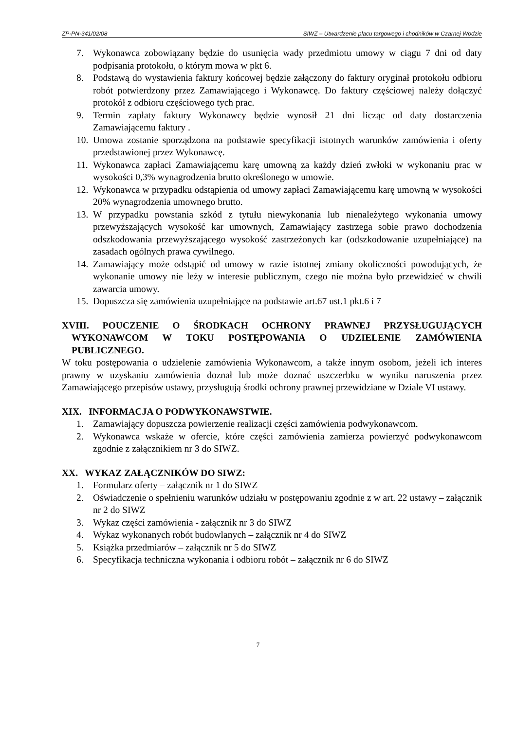ZP-PN-341/02/08 SIWZ – Utwardzenie placu targowego i chodników w Czarnej Wodzie
7. Wykonawca zobowiązany będzie do usunięcia wady przedmiotu umowy w ciągu 7 dni od daty podpisania protokołu, o którym mowa w pkt 6.
8. Podstawą do wystawienia faktury końcowej będzie załączony do faktury oryginał protokołu odbioru robót potwierdzony przez Zamawiającego i Wykonawcę. Do faktury częściowej należy dołączyć protokół z odbioru częściowego tych prac.
9. Termin zapłaty faktury Wykonawcy będzie wynosił 21 dni licząc od daty dostarczenia Zamawiającemu faktury .
10. Umowa zostanie sporządzona na podstawie specyfikacji istotnych warunków zamówienia i oferty przedstawionej przez Wykonawcę.
11. Wykonawca zapłaci Zamawiającemu karę umowną za każdy dzień zwłoki w wykonaniu prac w wysokości 0,3% wynagrodzenia brutto określonego w umowie.
12. Wykonawca w przypadku odstąpienia od umowy zapłaci Zamawiającemu karę umowną w wysokości 20% wynagrodzenia umownego brutto.
13. W przypadku powstania szkód z tytułu niewykonania lub nienależytego wykonania umowy przewyższających wysokość kar umownych, Zamawiający zastrzega sobie prawo dochodzenia odszkodowania przewyższającego wysokość zastrzeżonych kar (odszkodowanie uzupełniające) na zasadach ogólnych prawa cywilnego.
14. Zamawiający może odstąpić od umowy w razie istotnej zmiany okoliczności powodujących, że wykonanie umowy nie leży w interesie publicznym, czego nie można było przewidzieć w chwili zawarcia umowy.
15. Dopuszcza się zamówienia uzupełniające na podstawie art.67 ust.1 pkt.6 i 7
XVIII. POUCZENIE O ŚRODKACH OCHRONY PRAWNEJ PRZYSŁUGUJĄCYCH WYKONAWCOM W TOKU POSTĘPOWANIA O UDZIELENIE ZAMÓWIENIA PUBLICZNEGO.
W toku postępowania o udzielenie zamówienia Wykonawcom, a także innym osobom, jeżeli ich interes prawny w uzyskaniu zamówienia doznał lub może doznać uszczerbku w wyniku naruszenia przez Zamawiającego przepisów ustawy, przysługują środki ochrony prawnej przewidziane w Dziale VI ustawy.
XIX. INFORMACJA O PODWYKONAWSTWIE.
1. Zamawiający dopuszcza powierzenie realizacji części zamówienia podwykonawcom.
2. Wykonawca wskaże w ofercie, które części zamówienia zamierza powierzyć podwykonawcom zgodnie z załącznikiem nr 3 do SIWZ.
XX. WYKAZ ZAŁĄCZNIKÓW DO SIWZ:
1. Formularz oferty – załącznik nr 1 do SIWZ
2. Oświadczenie o spełnieniu warunków udziału w postępowaniu zgodnie z w art. 22 ustawy – załącznik nr 2 do SIWZ
3. Wykaz części zamówienia - załącznik nr 3 do SIWZ
4. Wykaz wykonanych robót budowlanych – załącznik nr 4 do SIWZ
5. Książka przedmiarów – załącznik nr 5 do SIWZ
6. Specyfikacja techniczna wykonania i odbioru robót – załącznik nr 6 do SIWZ
7